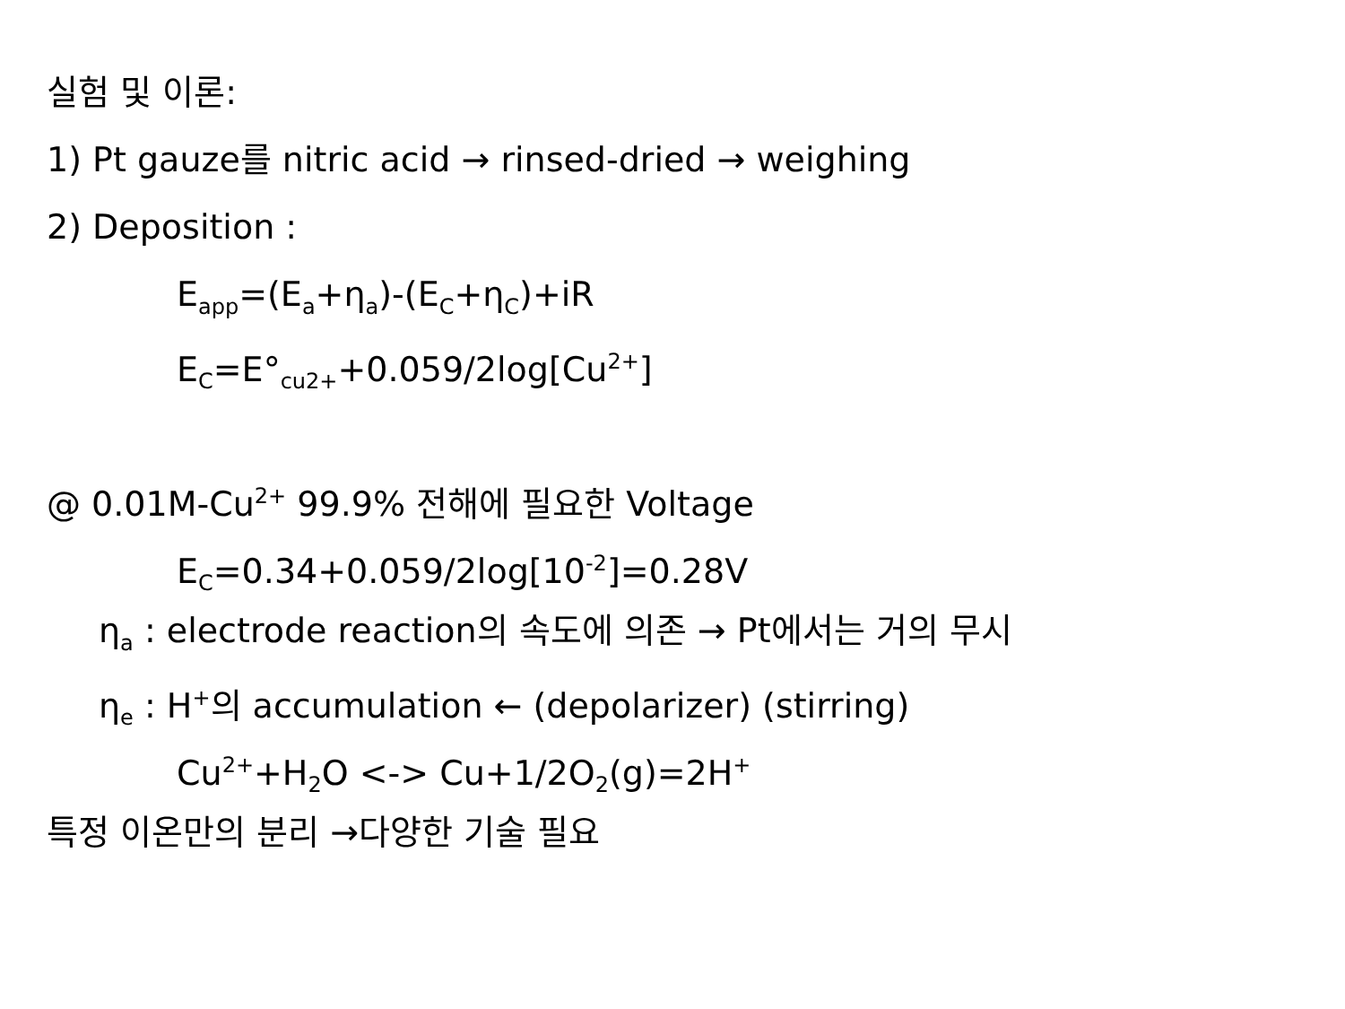실험 및 이론:
1) Pt gauze를 nitric acid → rinsed-dried → weighing
2) Deposition :
E<sub>app</sub>=(E<sub>a</sub>+η<sub>a</sub>)-(E<sub>C</sub>+η<sub>C</sub>)+iR
E<sub>C</sub>=E°<sub>cu2+</sub>+0.059/2log[Cu<sup>2+</sup>]
@ 0.01M-Cu<sup>2+</sup> 99.9% 전해에 필요한 Voltage
E<sub>C</sub>=0.34+0.059/2log[10<sup>-2</sup>]=0.28V
η<sub>a</sub> : electrode reaction의 속도에 의존 → Pt에서는 거의 무시
η<sub>e</sub> : H<sup>+</sup>의 accumulation ← (depolarizer) (stirring)
Cu<sup>2+</sup>+H<sub>2</sub>O <-> Cu+1/2O<sub>2</sub>(g)=2H<sup>+</sup>
특정 이온만의 분리 →다양한 기술 필요